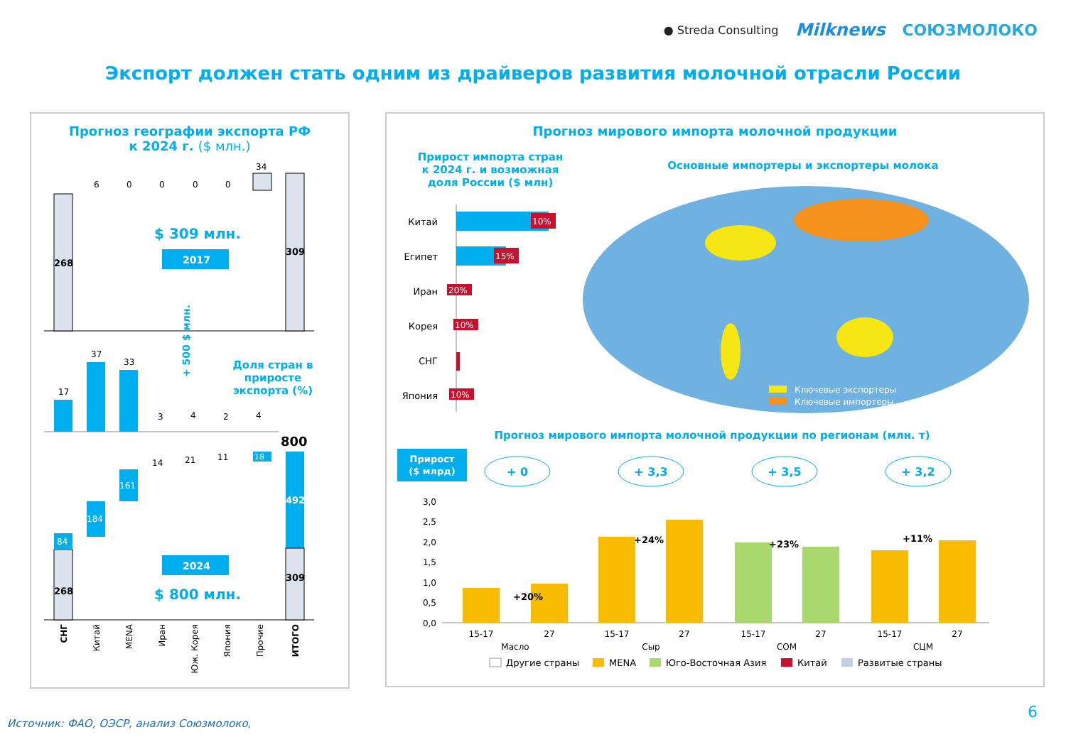● Streda Consulting Milknews СОЮЗМОЛОКО
Экспорт должен стать одним из драйверов развития молочной отрасли России
Прогноз географии экспорта РФ
к 2024 г. ($ млн.)
268
6
0
0
0
0
34
309
$ 309 млн.
2017
+ 500 $ млн.
17
37
33
3
4
2
4
Доля стран в
приросте
экспорта (%)
268
84
184
161
14
21
11
18
800
492
309
2024
$ 800 млн.
СНГ
Китай
MENA
Иран
Юж. Корея
Япония
Прочие
ИТОГО
Прогноз мирового импорта молочной продукции
Прирост импорта стран
к 2024 г. и возможная
доля России ($ млн)
Китай
Египет
Иран
Корея
СНГ
Япония
10%
15%
20%
10%
10%
Основные импортеры и экспортеры молока
Ключевые экспортеры
Ключевые импортеры
Прогноз мирового импорта молочной продукции по регионам (млн. т)
Прирост
($ млрд)
+ 0
+ 3,3
+ 3,5
+ 3,2
3,0
2,5
2,0
1,5
1,0
0,5
0,0
+20%
+24%
+23%
+11%
15-17
27
15-17
27
15-17
27
15-17
27
Масло
Сыр
СОМ
СЦМ
Другие страны
MENA
Юго-Восточная Азия
Китай
Развитые страны
Источник: ФАО, ОЭСР, анализ Союзмолоко,
6